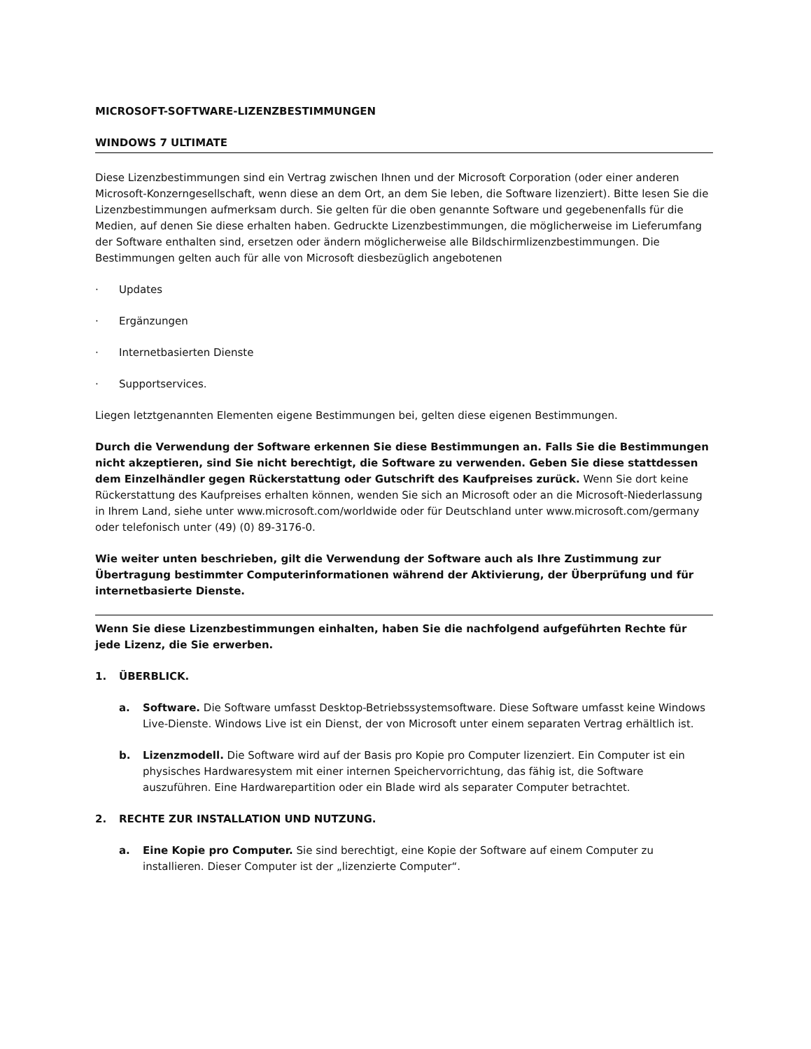MICROSOFT-SOFTWARE-LIZENZBESTIMMUNGEN
WINDOWS 7 ULTIMATE
Diese Lizenzbestimmungen sind ein Vertrag zwischen Ihnen und der Microsoft Corporation (oder einer anderen Microsoft-Konzerngesellschaft, wenn diese an dem Ort, an dem Sie leben, die Software lizenziert). Bitte lesen Sie die Lizenzbestimmungen aufmerksam durch. Sie gelten für die oben genannte Software und gegebenenfalls für die Medien, auf denen Sie diese erhalten haben. Gedruckte Lizenzbestimmungen, die möglicherweise im Lieferumfang der Software enthalten sind, ersetzen oder ändern möglicherweise alle Bildschirmlizenzbestimmungen. Die Bestimmungen gelten auch für alle von Microsoft diesbezüglich angebotenen
· Updates
· Ergänzungen
· Internetbasierten Dienste
· Supportservices.
Liegen letztgenannten Elementen eigene Bestimmungen bei, gelten diese eigenen Bestimmungen.
Durch die Verwendung der Software erkennen Sie diese Bestimmungen an. Falls Sie die Bestimmungen nicht akzeptieren, sind Sie nicht berechtigt, die Software zu verwenden. Geben Sie diese stattdessen dem Einzelhändler gegen Rückerstattung oder Gutschrift des Kaufpreises zurück. Wenn Sie dort keine Rückerstattung des Kaufpreises erhalten können, wenden Sie sich an Microsoft oder an die Microsoft-Niederlassung in Ihrem Land, siehe unter www.microsoft.com/worldwide oder für Deutschland unter www.microsoft.com/germany oder telefonisch unter (49) (0) 89-3176-0.
Wie weiter unten beschrieben, gilt die Verwendung der Software auch als Ihre Zustimmung zur Übertragung bestimmter Computerinformationen während der Aktivierung, der Überprüfung und für internetbasierte Dienste.
Wenn Sie diese Lizenzbestimmungen einhalten, haben Sie die nachfolgend aufgeführten Rechte für jede Lizenz, die Sie erwerben.
1. ÜBERBLICK.
a. Software. Die Software umfasst Desktop-Betriebssystemsoftware. Diese Software umfasst keine Windows Live-Dienste. Windows Live ist ein Dienst, der von Microsoft unter einem separaten Vertrag erhältlich ist.
b. Lizenzmodell. Die Software wird auf der Basis pro Kopie pro Computer lizenziert. Ein Computer ist ein physisches Hardwaresystem mit einer internen Speichervorrichtung, das fähig ist, die Software auszuführen. Eine Hardwarepartition oder ein Blade wird als separater Computer betrachtet.
2. RECHTE ZUR INSTALLATION UND NUTZUNG.
a. Eine Kopie pro Computer. Sie sind berechtigt, eine Kopie der Software auf einem Computer zu installieren. Dieser Computer ist der „lizenzierte Computer“.